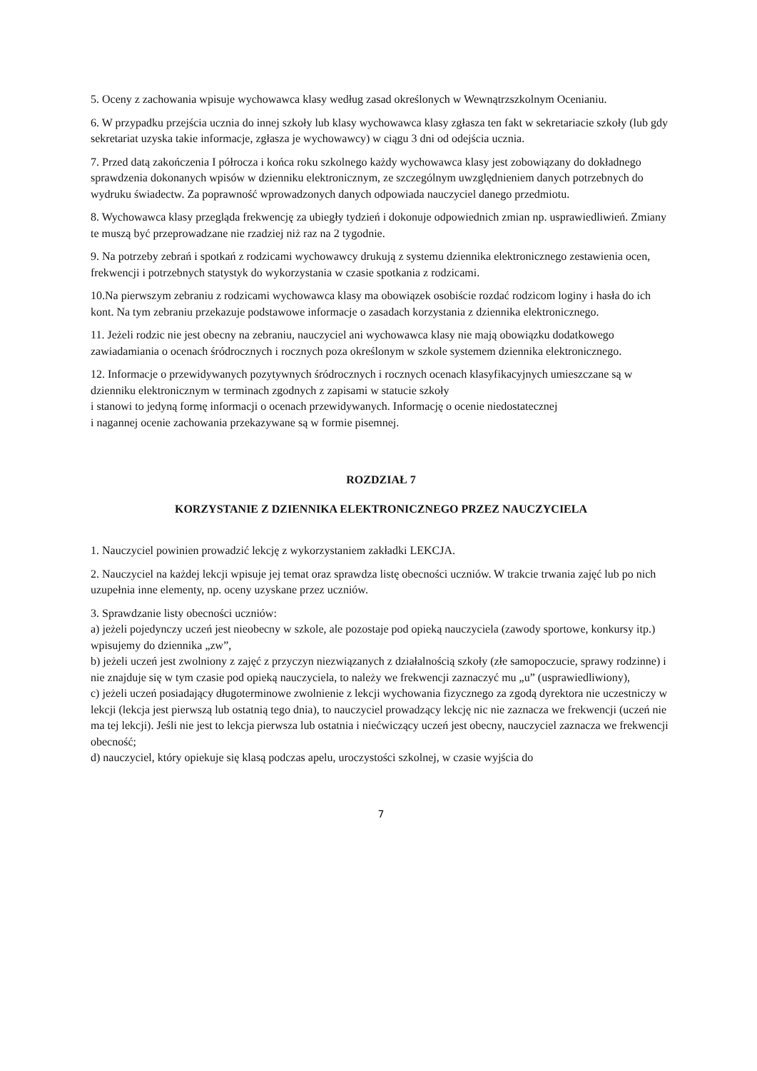5. Oceny z zachowania wpisuje wychowawca klasy według zasad określonych w Wewnątrzszkolnym Ocenianiu.
6. W przypadku przejścia ucznia do innej szkoły lub klasy wychowawca klasy zgłasza ten fakt w sekretariacie szkoły (lub gdy sekretariat uzyska takie informacje, zgłasza je wychowawcy) w ciągu 3 dni od odejścia ucznia.
7. Przed datą zakończenia I półrocza i końca roku szkolnego każdy wychowawca klasy jest zobowiązany do dokładnego sprawdzenia dokonanych wpisów w dzienniku elektronicznym, ze szczególnym uwzględnieniem danych potrzebnych do wydruku świadectw. Za poprawność wprowadzonych danych odpowiada nauczyciel danego przedmiotu.
8. Wychowawca klasy przegląda frekwencję za ubiegły tydzień i dokonuje odpowiednich zmian np. usprawiedliwień. Zmiany te muszą być przeprowadzane nie rzadziej niż raz na 2 tygodnie.
9. Na potrzeby zebrań i spotkań z rodzicami wychowawcy drukują z systemu dziennika elektronicznego zestawienia ocen, frekwencji i potrzebnych statystyk do wykorzystania w czasie spotkania z rodzicami.
10.Na pierwszym zebraniu z rodzicami wychowawca klasy ma obowiązek osobiście rozdać rodzicom loginy i hasła do ich kont. Na tym zebraniu przekazuje podstawowe informacje o zasadach korzystania z dziennika elektronicznego.
11. Jeżeli rodzic nie jest obecny na zebraniu, nauczyciel ani wychowawca klasy nie mają obowiązku dodatkowego zawiadamiania o ocenach śródrocznych i rocznych poza określonym w szkole systemem dziennika elektronicznego.
12. Informacje o przewidywanych pozytywnych śródrocznych i rocznych ocenach klasyfikacyjnych umieszczane są w dzienniku elektronicznym w terminach zgodnych z zapisami w statucie szkoły
i stanowi to jedyną formę informacji o ocenach przewidywanych. Informację o ocenie niedostatecznej
i nagannej ocenie zachowania przekazywane są w formie pisemnej.
ROZDZIAŁ 7
KORZYSTANIE Z DZIENNIKA ELEKTRONICZNEGO PRZEZ NAUCZYCIELA
1. Nauczyciel powinien prowadzić lekcję z wykorzystaniem zakładki LEKCJA.
2. Nauczyciel na każdej lekcji wpisuje jej temat oraz sprawdza listę obecności uczniów. W trakcie trwania zajęć lub po nich uzupełnia inne elementy, np. oceny uzyskane przez uczniów.
3. Sprawdzanie listy obecności uczniów:
a) jeżeli pojedynczy uczeń jest nieobecny w szkole, ale pozostaje pod opieką nauczyciela (zawody sportowe, konkursy itp.) wpisujemy do dziennika „zw”,
b) jeżeli uczeń jest zwolniony z zajęć z przyczyn niezwiązanych z działalnością szkoły (złe samopoczucie, sprawy rodzinne) i nie znajduje się w tym czasie pod opieką nauczyciela, to należy we frekwencji zaznaczyć mu „u” (usprawiedliwiony),
c) jeżeli uczeń posiadający długoterminowe zwolnienie z lekcji wychowania fizycznego za zgodą dyrektora nie uczestniczy w lekcji (lekcja jest pierwszą lub ostatnią tego dnia), to nauczyciel prowadzący lekcję nic nie zaznacza we frekwencji (uczeń nie ma tej lekcji). Jeśli nie jest to lekcja pierwsza lub ostatnia i niećwiczący uczeń jest obecny, nauczyciel zaznacza we frekwencji obecność;
d) nauczyciel, który opiekuje się klasą podczas apelu, uroczystości szkolnej, w czasie wyjścia do
7